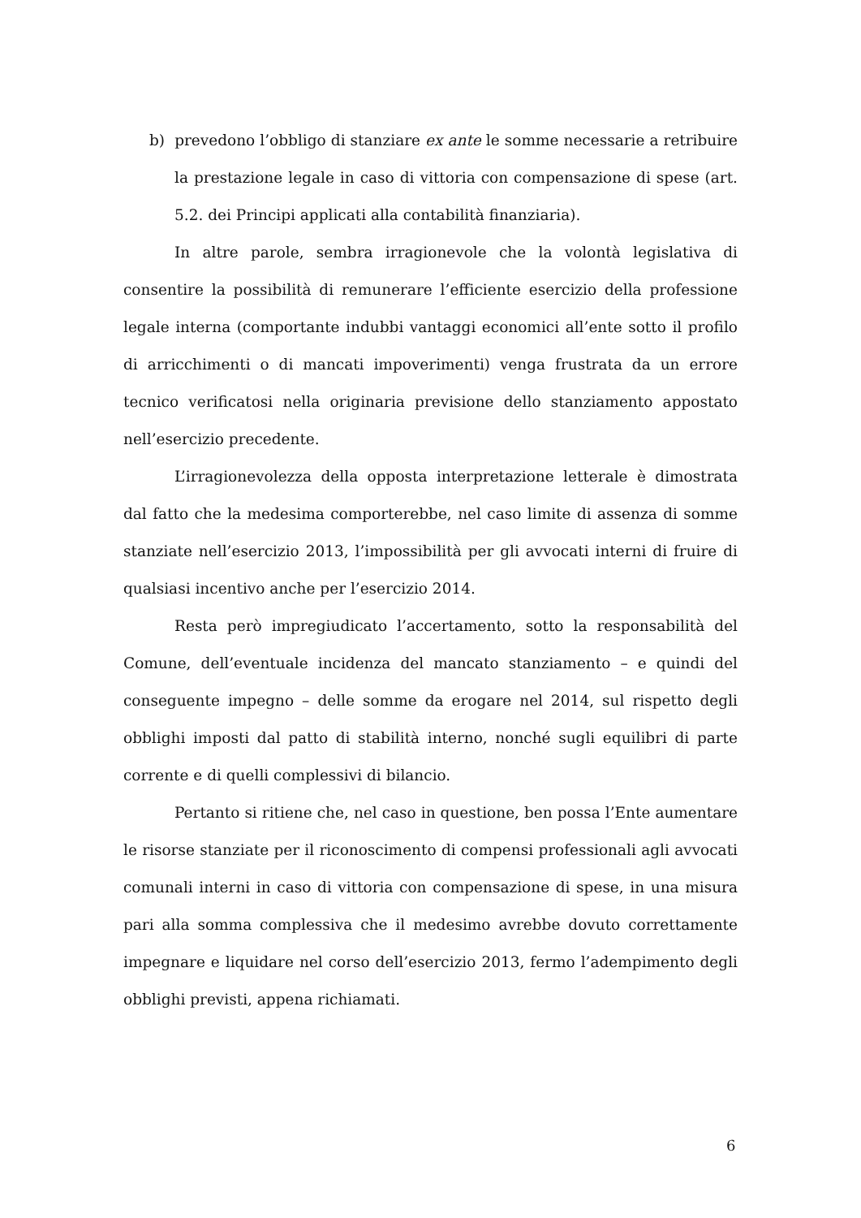b) prevedono l’obbligo di stanziare ex ante le somme necessarie a retribuire la prestazione legale in caso di vittoria con compensazione di spese (art. 5.2. dei Principi applicati alla contabilità finanziaria).
In altre parole, sembra irragionevole che la volontà legislativa di consentire la possibilità di remunerare l’efficiente esercizio della professione legale interna (comportante indubbi vantaggi economici all’ente sotto il profilo di arricchimenti o di mancati impoverimenti) venga frustrata da un errore tecnico verificatosi nella originaria previsione dello stanziamento appostato nell’esercizio precedente.
L’irragionevolezza della opposta interpretazione letterale è dimostrata dal fatto che la medesima comporterebbe, nel caso limite di assenza di somme stanziate nell’esercizio 2013, l’impossibilità per gli avvocati interni di fruire di qualsiasi incentivo anche per l’esercizio 2014.
Resta però impregiudicato l’accertamento, sotto la responsabilità del Comune, dell’eventuale incidenza del mancato stanziamento – e quindi del conseguente impegno – delle somme da erogare nel 2014, sul rispetto degli obblighi imposti dal patto di stabilità interno, nonché sugli equilibri di parte corrente e di quelli complessivi di bilancio.
Pertanto si ritiene che, nel caso in questione, ben possa l’Ente aumentare le risorse stanziate per il riconoscimento di compensi professionali agli avvocati comunali interni in caso di vittoria con compensazione di spese, in una misura pari alla somma complessiva che il medesimo avrebbe dovuto correttamente impegnare e liquidare nel corso dell’esercizio 2013, fermo l’adempimento degli obblighi previsti, appena richiamati.
6